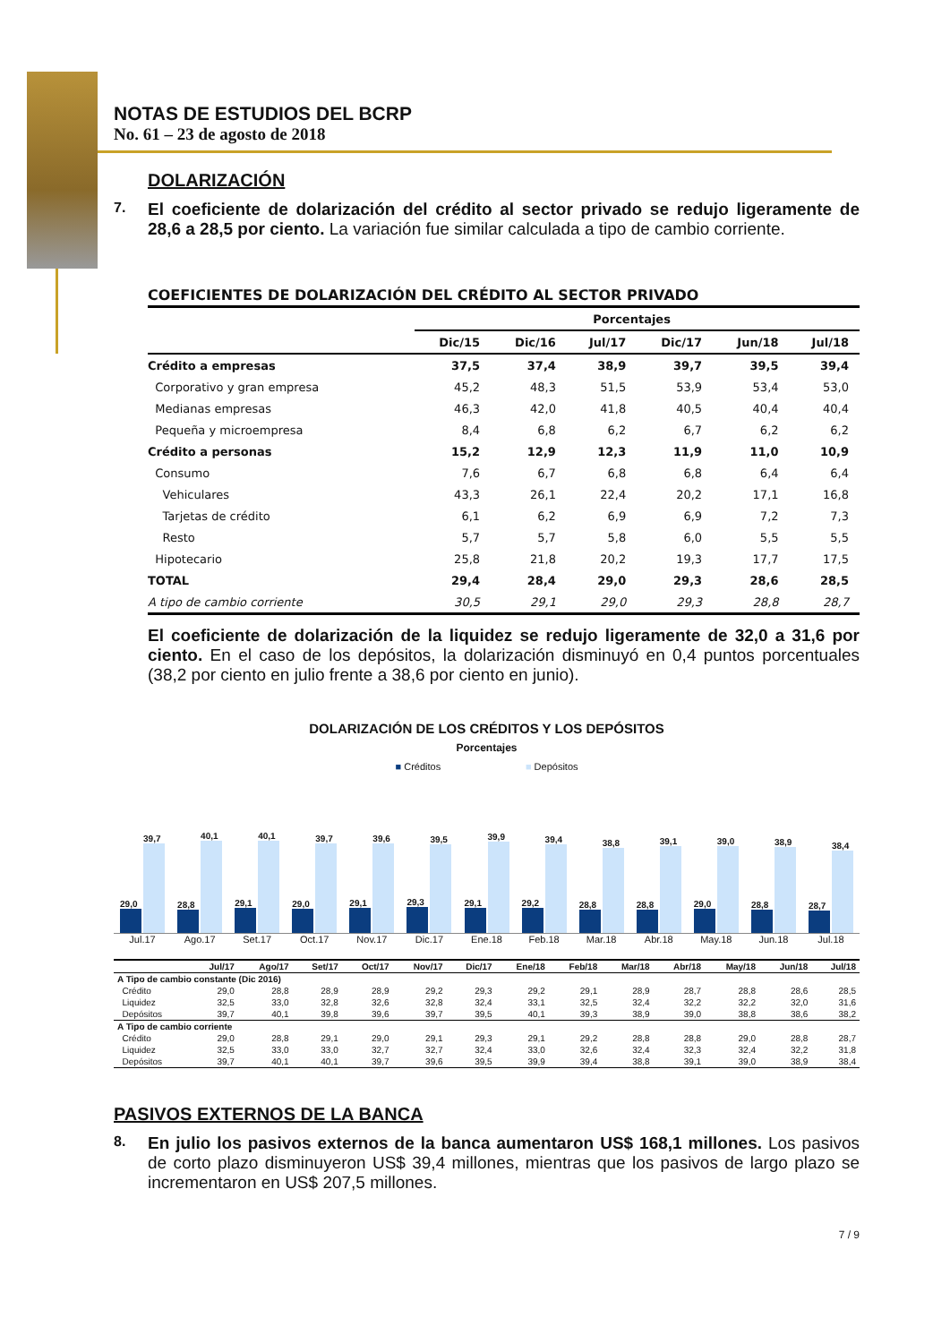NOTAS DE ESTUDIOS DEL BCRP
No. 61 – 23 de agosto de 2018
DOLARIZACIÓN
7.
El coeficiente de dolarización del crédito al sector privado se redujo ligeramente de 28,6 a 28,5 por ciento. La variación fue similar calculada a tipo de cambio corriente.
| COEFICIENTES DE DOLARIZACIÓN DEL CRÉDITO AL SECTOR PRIVADO | | | | | | |
| | Porcentajes | | | | | |
| | Dic/15 | Dic/16 | Jul/17 | Dic/17 | Jun/18 | Jul/18 |
| Crédito a empresas | 37,5 | 37,4 | 38,9 | 39,7 | 39,5 | 39,4 |
| Corporativo y gran empresa | 45,2 | 48,3 | 51,5 | 53,9 | 53,4 | 53,0 |
| Medianas empresas | 46,3 | 42,0 | 41,8 | 40,5 | 40,4 | 40,4 |
| Pequeña y microempresa | 8,4 | 6,8 | 6,2 | 6,7 | 6,2 | 6,2 |
| Crédito a personas | 15,2 | 12,9 | 12,3 | 11,9 | 11,0 | 10,9 |
| Consumo | 7,6 | 6,7 | 6,8 | 6,8 | 6,4 | 6,4 |
| Vehiculares | 43,3 | 26,1 | 22,4 | 20,2 | 17,1 | 16,8 |
| Tarjetas de crédito | 6,1 | 6,2 | 6,9 | 6,9 | 7,2 | 7,3 |
| Resto | 5,7 | 5,7 | 5,8 | 6,0 | 5,5 | 5,5 |
| Hipotecario | 25,8 | 21,8 | 20,2 | 19,3 | 17,7 | 17,5 |
| TOTAL | 29,4 | 28,4 | 29,0 | 29,3 | 28,6 | 28,5 |
| A tipo de cambio corriente | 30,5 | 29,1 | 29,0 | 29,3 | 28,8 | 28,7 |
El coeficiente de dolarización de la liquidez se redujo ligeramente de 32,0 a 31,6 por ciento. En el caso de los depósitos, la dolarización disminuyó en 0,4 puntos porcentuales (38,2 por ciento en julio frente a 38,6 por ciento en junio).
DOLARIZACIÓN DE LOS CRÉDITOS Y LOS DEPÓSITOS
Porcentajes
■ Créditos ■ Depósitos
29,0
39,7
28,8
40,1
29,1
40,1
29,0
39,7
29,1
39,6
29,3
39,5
29,1
39,9
29,2
39,4
28,8
38,8
28,8
39,1
29,0
39,0
28,8
38,9
28,7
38,4
Jul.17 Ago.17 Set.17 Oct.17 Nov.17 Dic.17 Ene.18 Feb.18 Mar.18 Abr.18 May.18 Jun.18 Jul.18
| | Jul/17 | Ago/17 | Set/17 | Oct/17 | Nov/17 | Dic/17 | Ene/18 | Feb/18 | Mar/18 | Abr/18 | May/18 | Jun/18 | Jul/18 |
| --- | --- | --- | --- | --- | --- | --- | --- | --- | --- | --- | --- | --- | --- |
| A Tipo de cambio constante (Dic 2016) | | | | | | | | | | | | | |
| Crédito | 29,0 | 28,8 | 28,9 | 28,9 | 29,2 | 29,3 | 29,2 | 29,1 | 28,9 | 28,7 | 28,8 | 28,6 | 28,5 |
| Liquidez | 32,5 | 33,0 | 32,8 | 32,6 | 32,8 | 32,4 | 33,1 | 32,5 | 32,4 | 32,2 | 32,2 | 32,0 | 31,6 |
| Depósitos | 39,7 | 40,1 | 39,8 | 39,6 | 39,7 | 39,5 | 40,1 | 39,3 | 38,9 | 39,0 | 38,8 | 38,6 | 38,2 |
| A Tipo de cambio corriente | | | | | | | | | | | | | |
| Crédito | 29,0 | 28,8 | 29,1 | 29,0 | 29,1 | 29,3 | 29,1 | 29,2 | 28,8 | 28,8 | 29,0 | 28,8 | 28,7 |
| Liquidez | 32,5 | 33,0 | 33,0 | 32,7 | 32,7 | 32,4 | 33,0 | 32,6 | 32,4 | 32,3 | 32,4 | 32,2 | 31,8 |
| Depósitos | 39,7 | 40,1 | 40,1 | 39,7 | 39,6 | 39,5 | 39,9 | 39,4 | 38,8 | 39,1 | 39,0 | 38,9 | 38,4 |
PASIVOS EXTERNOS DE LA BANCA
8.
En julio los pasivos externos de la banca aumentaron US$ 168,1 millones. Los pasivos de corto plazo disminuyeron US$ 39,4 millones, mientras que los pasivos de largo plazo se incrementaron en US$ 207,5 millones.
7 / 9